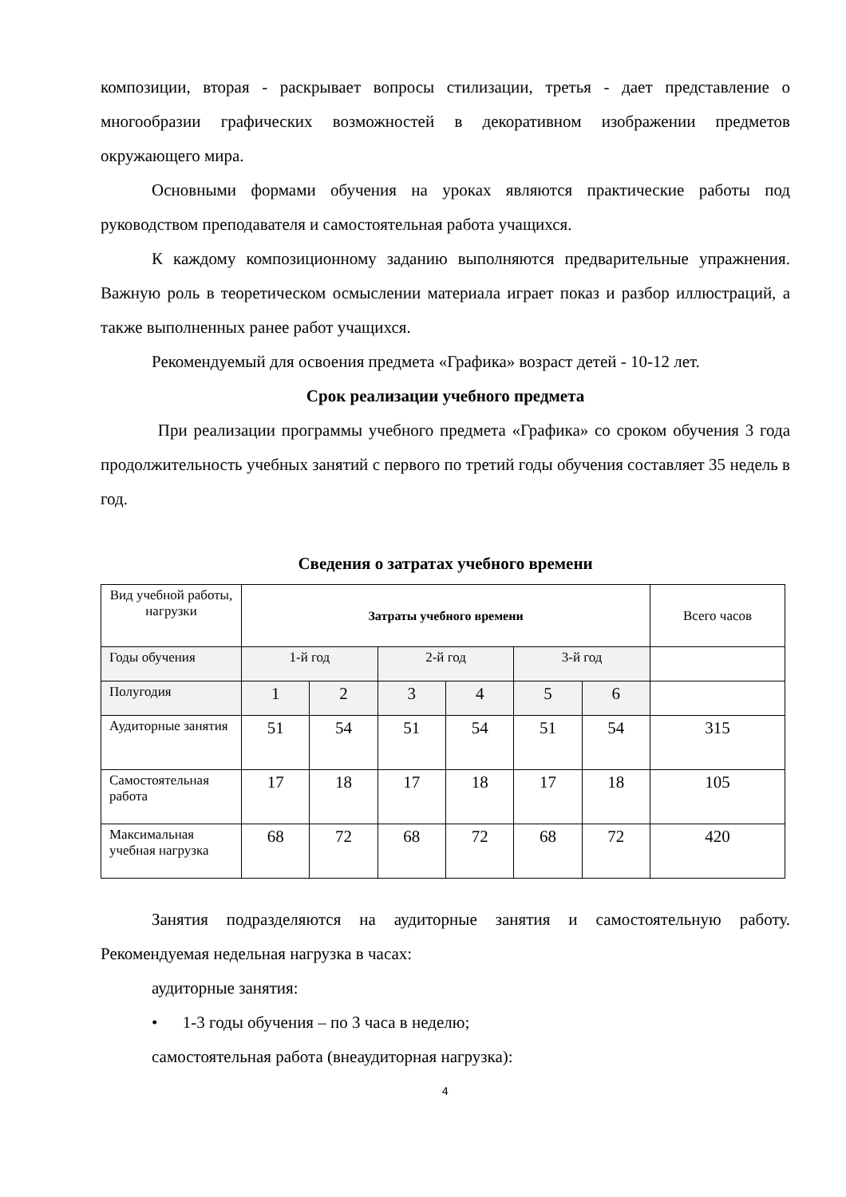композиции, вторая - раскрывает вопросы стилизации, третья - дает представление о многообразии графических возможностей в декоративном изображении предметов окружающего мира.
Основными формами обучения на уроках являются практические работы под руководством преподавателя и самостоятельная работа учащихся.
К каждому композиционному заданию выполняются предварительные упражнения. Важную роль в теоретическом осмыслении материала играет показ и разбор иллюстраций, а также выполненных ранее работ учащихся.
Рекомендуемый для освоения предмета «Графика» возраст детей - 10-12 лет.
Срок реализации учебного предмета
При реализации программы учебного предмета «Графика» со сроком обучения 3 года продолжительность учебных занятий с первого по третий годы обучения составляет 35 недель в год.
Сведения о затратах учебного времени
| Вид учебной работы, нагрузки | Затраты учебного времени | | | | | | Всего часов |
| Годы обучения | 1-й год | | 2-й год | | 3-й год | | |
| Полугодия | 1 | 2 | 3 | 4 | 5 | 6 | |
| Аудиторные занятия | 51 | 54 | 51 | 54 | 51 | 54 | 315 |
| Самостоятельная работа | 17 | 18 | 17 | 18 | 17 | 18 | 105 |
| Максимальная учебная нагрузка | 68 | 72 | 68 | 72 | 68 | 72 | 420 |
Занятия подразделяются на аудиторные занятия и самостоятельную работу. Рекомендуемая недельная нагрузка в часах:
аудиторные занятия:
• 1-3 годы обучения – по 3 часа в неделю;
самостоятельная работа (внеаудиторная нагрузка):
4